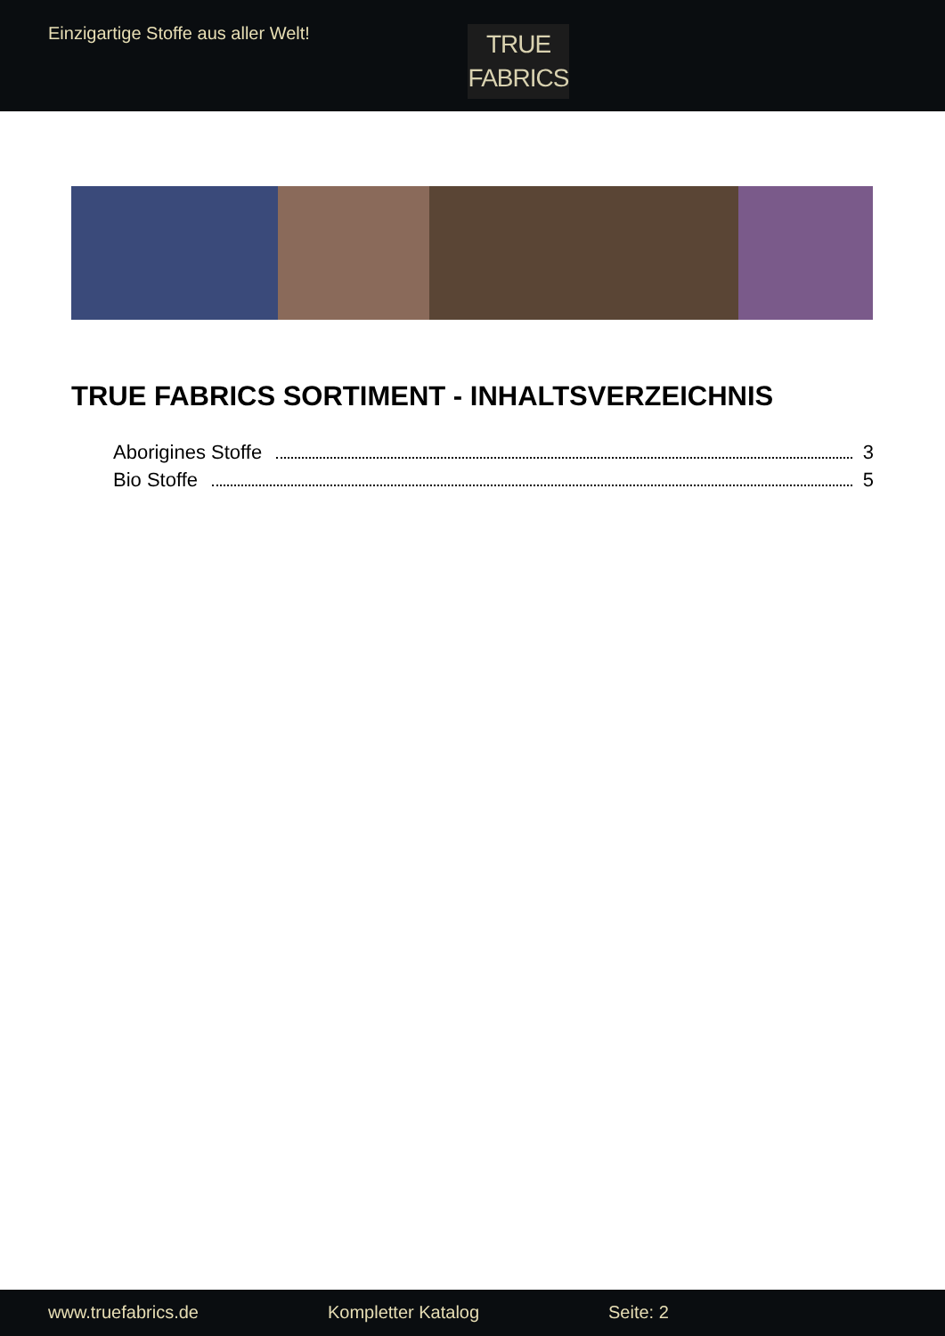Einzigartige Stoffe aus aller Welt!
TRUE
FABRICS
TRUE FABRICS SORTIMENT - INHALTSVERZEICHNIS
Aborigines Stoffe 3
Bio Stoffe 5
www.truefabrics.de Kompletter Katalog Seite: 2